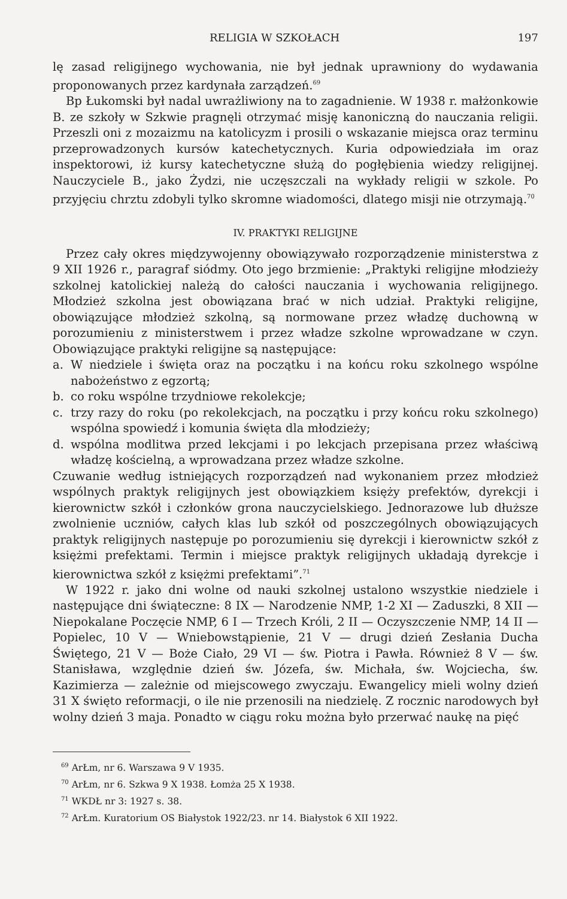RELIGIA W SZKOŁACH 197
lę zasad religijnego wychowania, nie był jednak uprawniony do wydawania proponowanych przez kardynała zarządzeń.<sup>69</sup>
Bp Łukomski był nadal uwrażliwiony na to zagadnienie. W 1938 r. małżonkowie B. ze szkoły w Szkwie pragnęli otrzymać misję kanoniczną do nauczania religii. Przeszli oni z mozaizmu na katolicyzm i prosili o wskazanie miejsca oraz terminu przeprowadzonych kursów katechetycznych. Kuria odpowiedziała im oraz inspektorowi, iż kursy katechetyczne służą do pogłębienia wiedzy religijnej. Nauczyciele B., jako Żydzi, nie uczęszczali na wykłady religii w szkole. Po przyjęciu chrztu zdobyli tylko skromne wiadomości, dlatego misji nie otrzymają.<sup>70</sup>
IV. PRAKTYKI RELIGIJNE
Przez cały okres międzywojenny obowiązywało rozporządzenie ministerstwa z 9 XII 1926 r., paragraf siódmy. Oto jego brzmienie: „Praktyki religijne młodzieży szkolnej katolickiej należą do całości nauczania i wychowania religijnego. Młodzież szkolna jest obowiązana brać w nich udział. Praktyki religijne, obowiązujące młodzież szkolną, są normowane przez władzę duchowną w porozumieniu z ministerstwem i przez władze szkolne wprowadzane w czyn. Obowiązujące praktyki religijne są następujące:
a. W niedziele i święta oraz na początku i na końcu roku szkolnego wspólne nabożeństwo z egzortą;
b. co roku wspólne trzydniowe rekolekcje;
c. trzy razy do roku (po rekolekcjach, na początku i przy końcu roku szkolnego) wspólna spowiedź i komunia święta dla młodzieży;
d. wspólna modlitwa przed lekcjami i po lekcjach przepisana przez właściwą władzę kościelną, a wprowadzana przez władze szkolne.
Czuwanie według istniejących rozporządzeń nad wykonaniem przez młodzież wspólnych praktyk religijnych jest obowiązkiem księży prefektów, dyrekcji i kierownictw szkół i członków grona nauczycielskiego. Jednorazowe lub dłuższe zwolnienie uczniów, całych klas lub szkół od poszczególnych obowiązujących praktyk religijnych następuje po porozumieniu się dyrekcji i kierownictw szkół z księżmi prefektami. Termin i miejsce praktyk religijnych układają dyrekcje i kierownictwa szkół z księżmi prefektami”.<sup>71</sup>
W 1922 r. jako dni wolne od nauki szkolnej ustalono wszystkie niedziele i następujące dni świąteczne: 8 IX — Narodzenie NMP, 1-2 XI — Zaduszki, 8 XII — Niepokalane Poczęcie NMP, 6 I — Trzech Króli, 2 II — Oczyszczenie NMP, 14 II — Popielec, 10 V — Wniebowstąpienie, 21 V — drugi dzień Zesłania Ducha Świętego, 21 V — Boże Ciało, 29 VI — św. Piotra i Pawła. Również 8 V — św. Stanisława, względnie dzień św. Józefa, św. Michała, św. Wojciecha, św. Kazimierza — zależnie od miejscowego zwyczaju. Ewangelicy mieli wolny dzień 31 X święto reformacji, o ile nie przenosili na niedzielę. Z rocznic narodowych był wolny dzień 3 maja. Ponadto w ciągu roku można było przerwać naukę na pięć
<sup>69</sup> ArŁm, nr 6. Warszawa 9 V 1935.
<sup>70</sup> ArŁm, nr 6. Szkwa 9 X 1938. Łomża 25 X 1938.
<sup>71</sup> WKDŁ nr 3: 1927 s. 38.
<sup>72</sup> ArŁm. Kuratorium OS Białystok 1922/23. nr 14. Białystok 6 XII 1922.